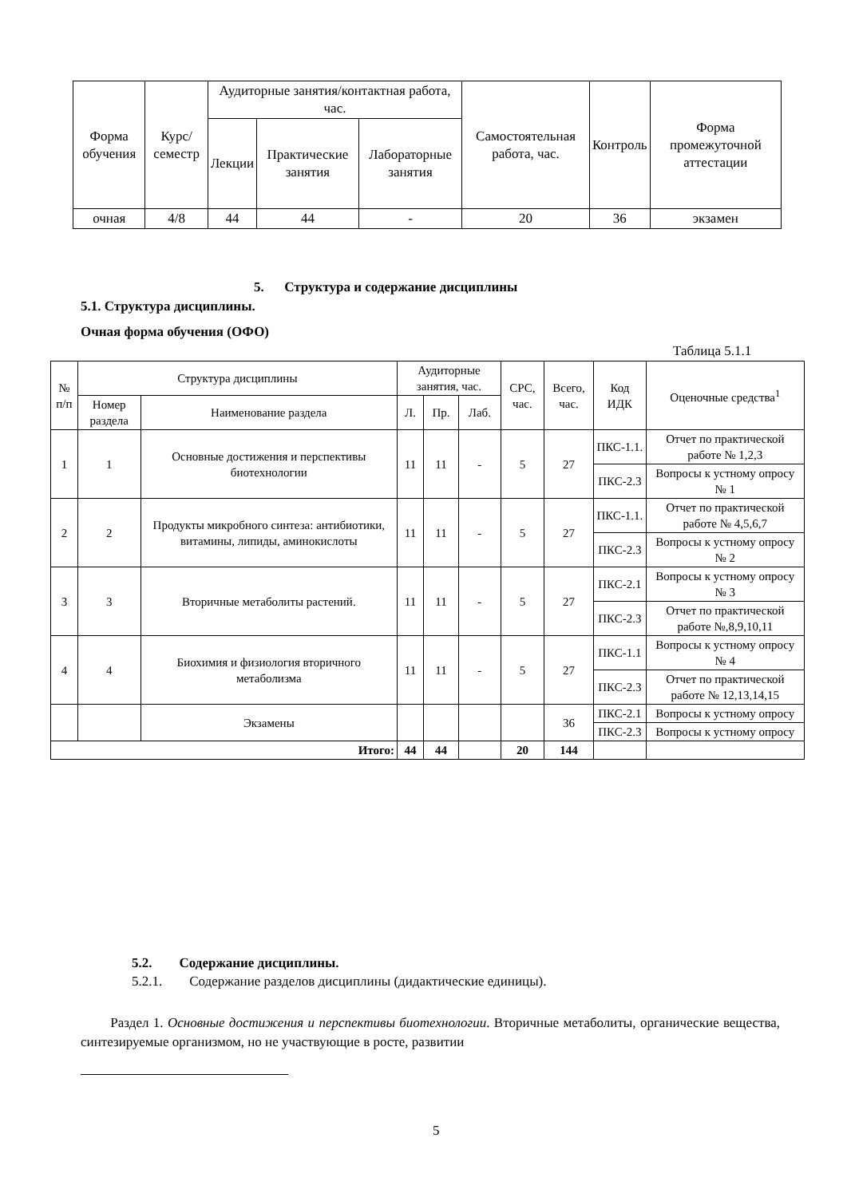| Форма обучения | Курс/ семестр | Аудиторные занятия/контактная работа, час. | | | Самостоятельная работа, час. | Контроль | Форма промежуточной аттестации |
| --- | --- | --- | --- | --- | --- | --- | --- |
| | | Лекции | Практические занятия | Лабораторные занятия | | | |
| очная | 4/8 | 44 | 44 | - | 20 | 36 | экзамен |
5. Структура и содержание дисциплины
5.1. Структура дисциплины.
Очная форма обучения (ОФО)
Таблица 5.1.1
| № п/п | Структура дисциплины | | Аудиторные занятия, час. | | | СРС, час. | Всего, час. | Код ИДК | Оценочные средства<sup>1</sup> |
| --- | --- | --- | --- | --- | --- | --- | --- | --- | --- |
| | Номер раздела | Наименование раздела | Л. | Пр. | Лаб. | | | | |
| 1 | 1 | Основные достижения и перспективы биотехнологии | 11 | 11 | - | 5 | 27 | ПКС-1.1. | Отчет по практической работе № 1,2,3 |
| | | | | | | | | ПКС-2.3 | Вопросы к устному опросу № 1 |
| 2 | 2 | Продукты микробного синтеза: антибиотики, витамины, липиды, аминокислоты | 11 | 11 | - | 5 | 27 | ПКС-1.1. | Отчет по практической работе № 4,5,6,7 |
| | | | | | | | | ПКС-2.3 | Вопросы к устному опросу № 2 |
| 3 | 3 | Вторичные метаболиты растений. | 11 | 11 | - | 5 | 27 | ПКС-2.1 | Вопросы к устному опросу № 3 |
| | | | | | | | | ПКС-2.3 | Отчет по практической работе №,8,9,10,11 |
| 4 | 4 | Биохимия и физиология вторичного метаболизма | 11 | 11 | - | 5 | 27 | ПКС-1.1 | Вопросы к устному опросу № 4 |
| | | | | | | | | ПКС-2.3 | Отчет по практической работе № 12,13,14,15 |
| | | Экзамены | | | | | 36 | ПКС-2.1 | Вопросы к устному опросу |
| | | | | | | | | ПКС-2.3 | Вопросы к устному опросу |
| Итого: | | | 44 | 44 | | 20 | 144 | | |
5.2. Содержание дисциплины.
5.2.1. Содержание разделов дисциплины (дидактические единицы).
Раздел 1. Основные достижения и перспективы биотехнологии. Вторичные метаболиты, органические вещества, синтезируемые организмом, но не участвующие в росте, развитии
5